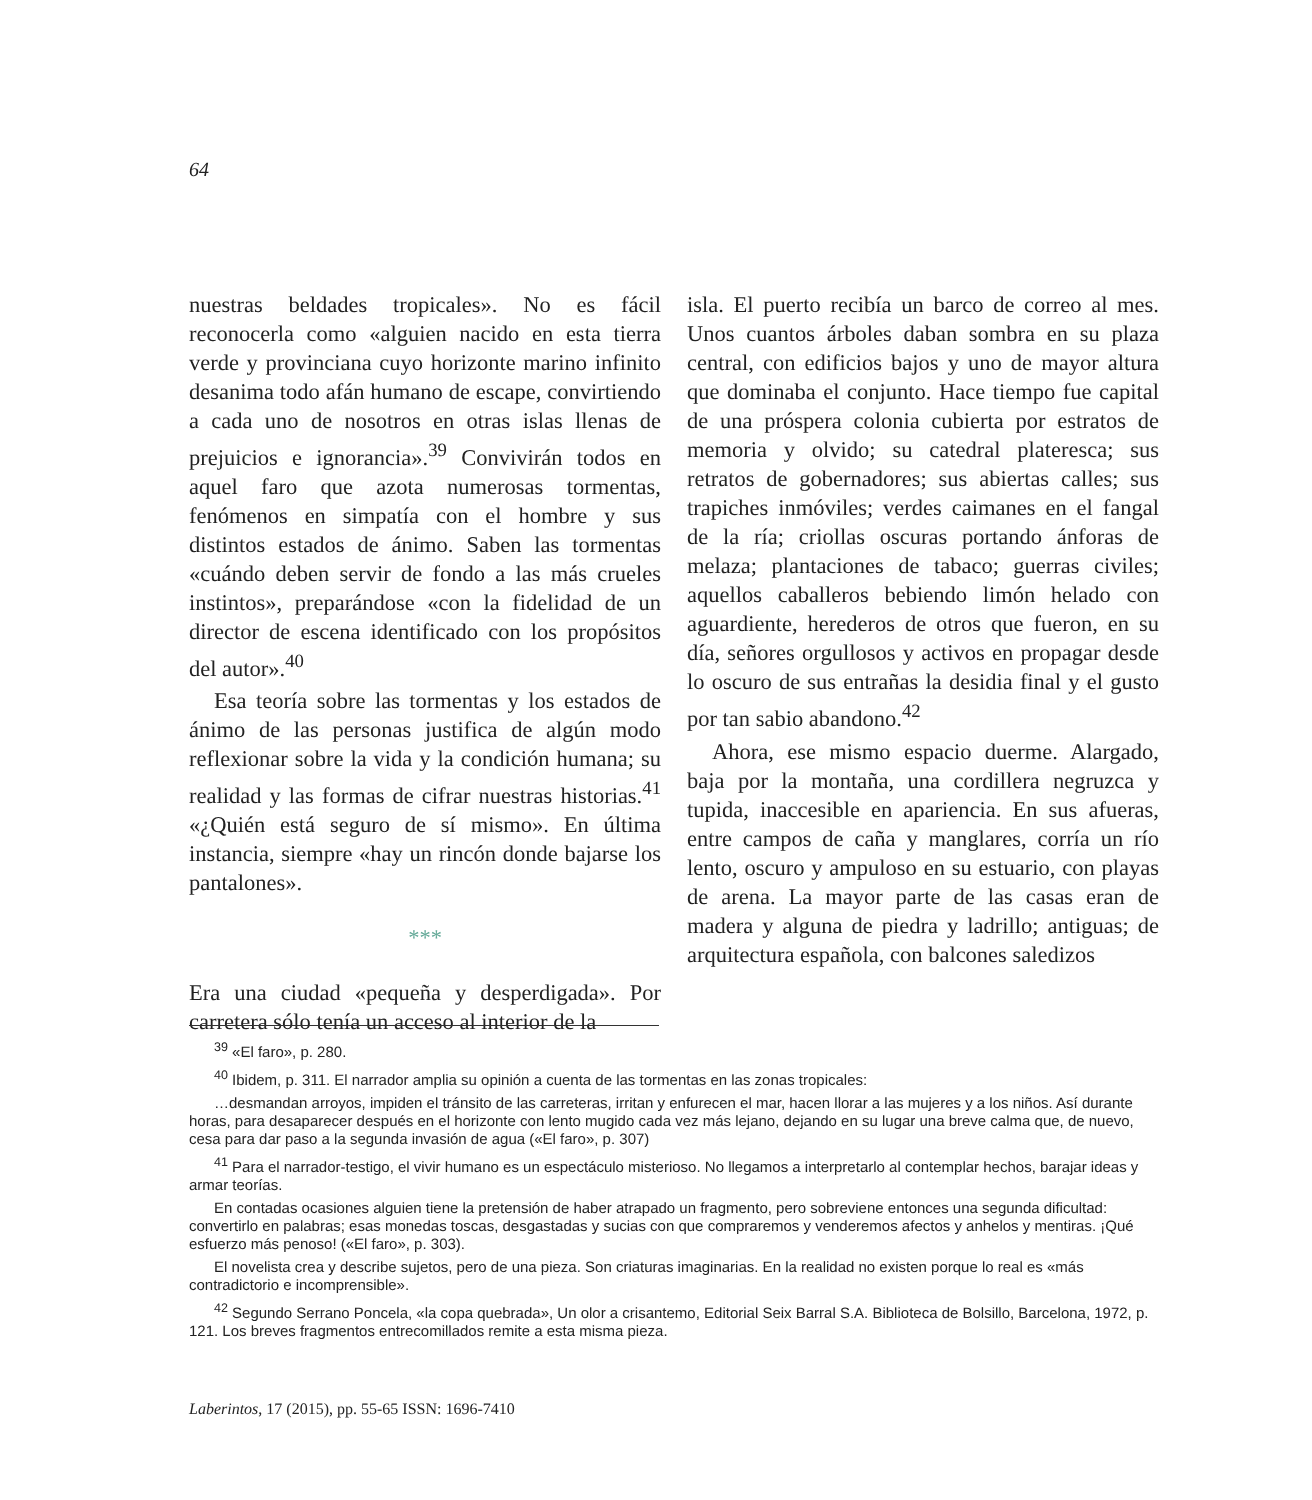64
nuestras beldades tropicales». No es fácil reconocerla como «alguien nacido en esta tierra verde y provinciana cuyo horizonte marino infinito desanima todo afán humano de escape, convirtiendo a cada uno de nosotros en otras islas llenas de prejuicios e ignorancia».<sup>39</sup> Convivirán todos en aquel faro que azota numerosas tormentas, fenómenos en simpatía con el hombre y sus distintos estados de ánimo. Saben las tormentas «cuándo deben servir de fondo a las más crueles instintos», preparándose «con la fidelidad de un director de escena identificado con los propósitos del autor».<sup>40</sup>
Esa teoría sobre las tormentas y los estados de ánimo de las personas justifica de algún modo reflexionar sobre la vida y la condición humana; su realidad y las formas de cifrar nuestras historias.<sup>41</sup> «¿Quién está seguro de sí mismo». En última instancia, siempre «hay un rincón donde bajarse los pantalones».
***
Era una ciudad «pequeña y desperdigada». Por carretera sólo tenía un acceso al interior de la
isla. El puerto recibía un barco de correo al mes. Unos cuantos árboles daban sombra en su plaza central, con edificios bajos y uno de mayor altura que dominaba el conjunto. Hace tiempo fue capital de una próspera colonia cubierta por estratos de memoria y olvido; su catedral plateresca; sus retratos de gobernadores; sus abiertas calles; sus trapiches inmóviles; verdes caimanes en el fangal de la ría; criollas oscuras portando ánforas de melaza; plantaciones de tabaco; guerras civiles; aquellos caballeros bebiendo limón helado con aguardiente, herederos de otros que fueron, en su día, señores orgullosos y activos en propagar desde lo oscuro de sus entrañas la desidia final y el gusto por tan sabio abandono.<sup>42</sup>
Ahora, ese mismo espacio duerme. Alargado, baja por la montaña, una cordillera negruzca y tupida, inaccesible en apariencia. En sus afueras, entre campos de caña y manglares, corría un río lento, oscuro y ampuloso en su estuario, con playas de arena. La mayor parte de las casas eran de madera y alguna de piedra y ladrillo; antiguas; de arquitectura española, con balcones saledizos
<sup>39</sup> «El faro», p. 280.
<sup>40</sup> Ibidem, p. 311. El narrador amplia su opinión a cuenta de las tormentas en las zonas tropicales:
…desmandan arroyos, impiden el tránsito de las carreteras, irritan y enfurecen el mar, hacen llorar a las mujeres y a los niños. Así durante horas, para desaparecer después en el horizonte con lento mugido cada vez más lejano, dejando en su lugar una breve calma que, de nuevo, cesa para dar paso a la segunda invasión de agua («El faro», p. 307)
<sup>41</sup> Para el narrador-testigo, el vivir humano es un espectáculo misterioso. No llegamos a interpretarlo al contemplar hechos, barajar ideas y armar teorías.
En contadas ocasiones alguien tiene la pretensión de haber atrapado un fragmento, pero sobreviene entonces una segunda dificultad: convertirlo en palabras; esas monedas toscas, desgastadas y sucias con que compraremos y venderemos afectos y anhelos y mentiras. ¡Qué esfuerzo más penoso! («El faro», p. 303).
El novelista crea y describe sujetos, pero de una pieza. Son criaturas imaginarias. En la realidad no existen porque lo real es «más contradictorio e incomprensible».
<sup>42</sup> Segundo Serrano Poncela, «la copa quebrada», Un olor a crisantemo, Editorial Seix Barral S.A. Biblioteca de Bolsillo, Barcelona, 1972, p. 121. Los breves fragmentos entrecomillados remite a esta misma pieza.
Laberintos, 17 (2015), pp. 55-65 ISSN: 1696-7410